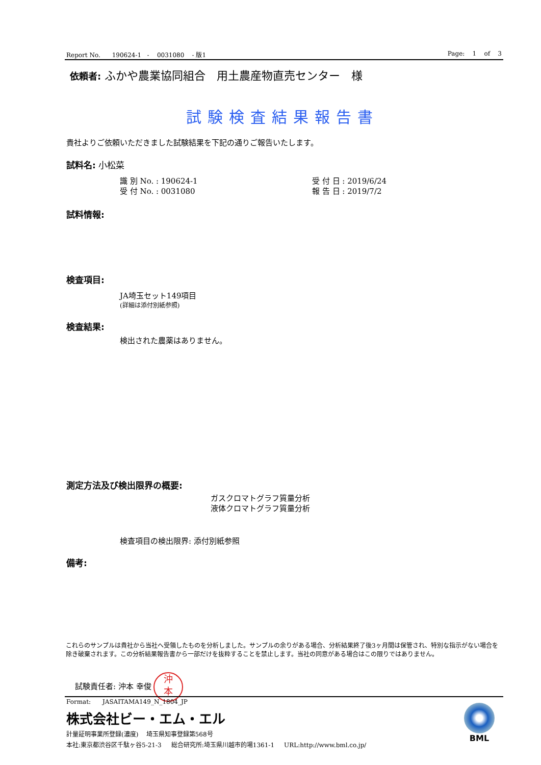Report No. 190624-1 - 0031080 - 版1 Page: 1 of 3
依頼者: ふかや農業協同組合　用土農産物直売センター　様
試験検査結果報告書
貴社よりご依頼いただきました試験結果を下記の通りご報告いたします。
試料名: 小松菜
識 別 No. : 190624-1
受 付 No. : 0031080
受 付 日 : 2019/6/24
報 告 日 : 2019/7/2
試料情報:
検査項目:
JA埼玉セット149項目
(詳細は添付別紙参照)
検査結果:
検出された農薬はありません。
測定方法及び検出限界の概要:
ガスクロマトグラフ質量分析
液体クロマトグラフ質量分析
検査項目の検出限界: 添付別紙参照
備考:
これらのサンプルは貴社から当社へ受領したものを分析しました。サンプルの余りがある場合、分析結果終了後3ヶ月間は保管され、特別な指示がない場合を除き破棄されます。この分析結果報告書から一部だけを抜粋することを禁止します。当社の同意がある場合はこの限りではありません。
試験責任者: 沖本 幸俊 沖
本
Format: JASAITAMA149_N_1804_JP
株式会社ビー・エム・エル
計量証明事業所登録(濃度) 埼玉県知事登録第568号
本社:東京都渋谷区千駄ヶ谷5-21-3 総合研究所:埼玉県川越市的場1361-1 URL:http://www.bml.co.jp/
BML